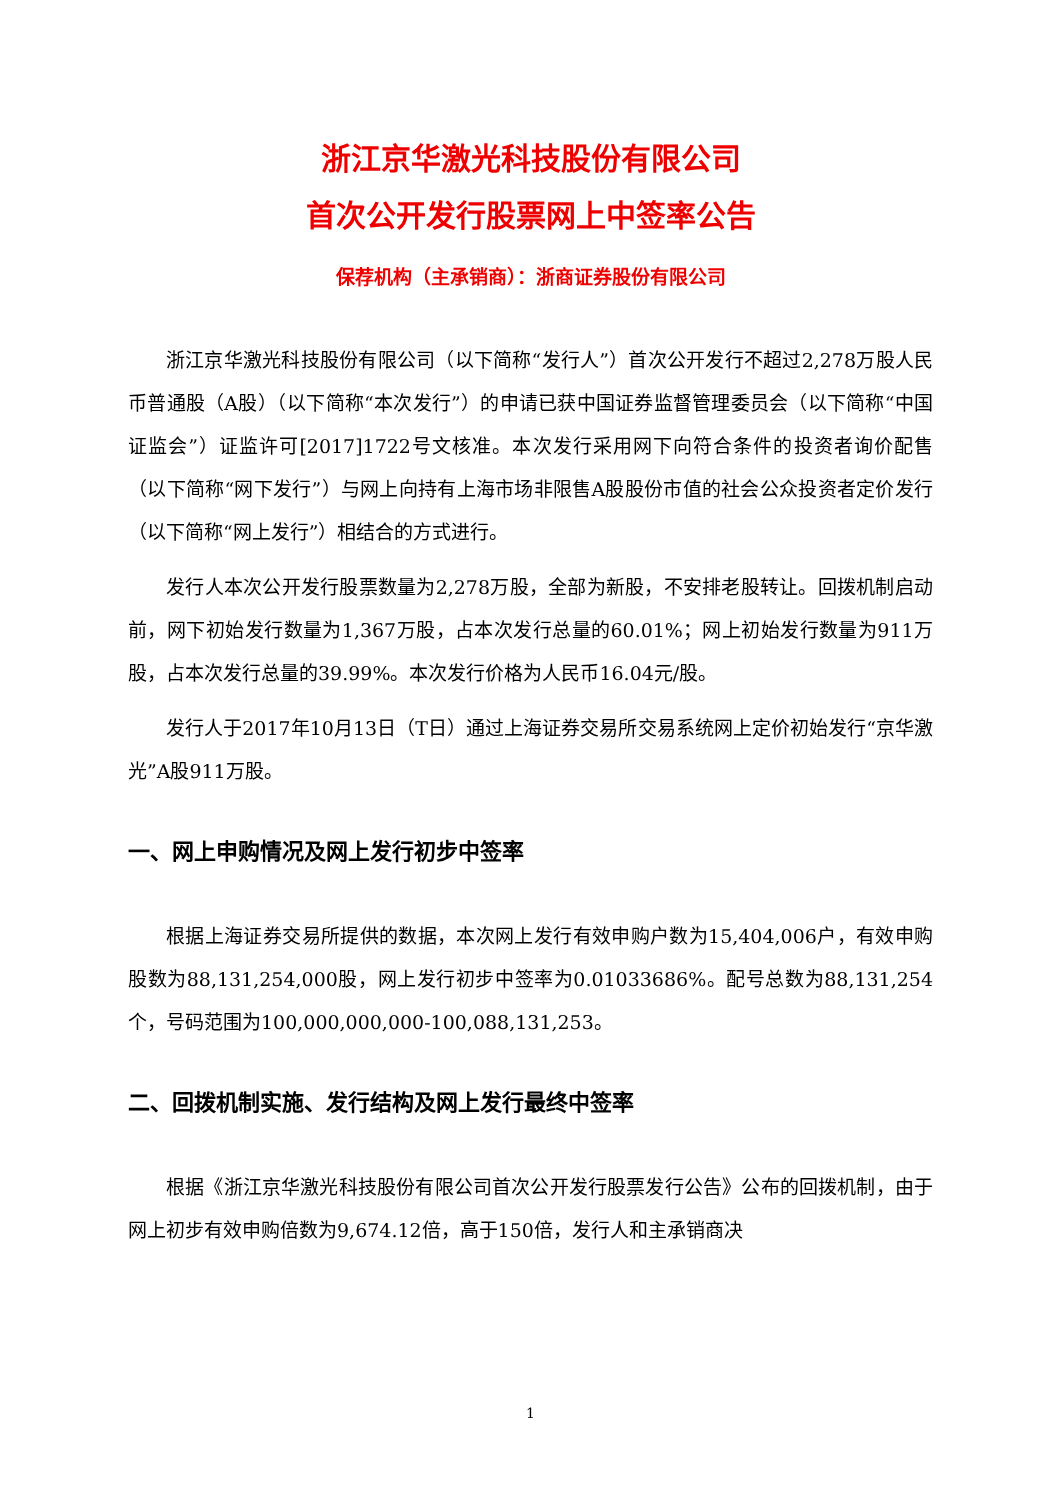浙江京华激光科技股份有限公司
首次公开发行股票网上中签率公告
保荐机构（主承销商）：浙商证券股份有限公司
浙江京华激光科技股份有限公司（以下简称“发行人”）首次公开发行不超过2,278万股人民币普通股（A股）（以下简称“本次发行”）的申请已获中国证券监督管理委员会（以下简称“中国证监会”）证监许可[2017]1722号文核准。本次发行采用网下向符合条件的投资者询价配售（以下简称“网下发行”）与网上向持有上海市场非限售A股股份市值的社会公众投资者定价发行（以下简称“网上发行”）相结合的方式进行。
发行人本次公开发行股票数量为2,278万股，全部为新股，不安排老股转让。回拨机制启动前，网下初始发行数量为1,367万股，占本次发行总量的60.01%；网上初始发行数量为911万股，占本次发行总量的39.99%。本次发行价格为人民币16.04元/股。
发行人于2017年10月13日（T日）通过上海证券交易所交易系统网上定价初始发行“京华激光”A股911万股。
一、网上申购情况及网上发行初步中签率
根据上海证券交易所提供的数据，本次网上发行有效申购户数为15,404,006户，有效申购股数为88,131,254,000股，网上发行初步中签率为0.01033686%。配号总数为88,131,254个，号码范围为100,000,000,000-100,088,131,253。
二、回拨机制实施、发行结构及网上发行最终中签率
根据《浙江京华激光科技股份有限公司首次公开发行股票发行公告》公布的回拨机制，由于网上初步有效申购倍数为9,674.12倍，高于150倍，发行人和主承销商决
1